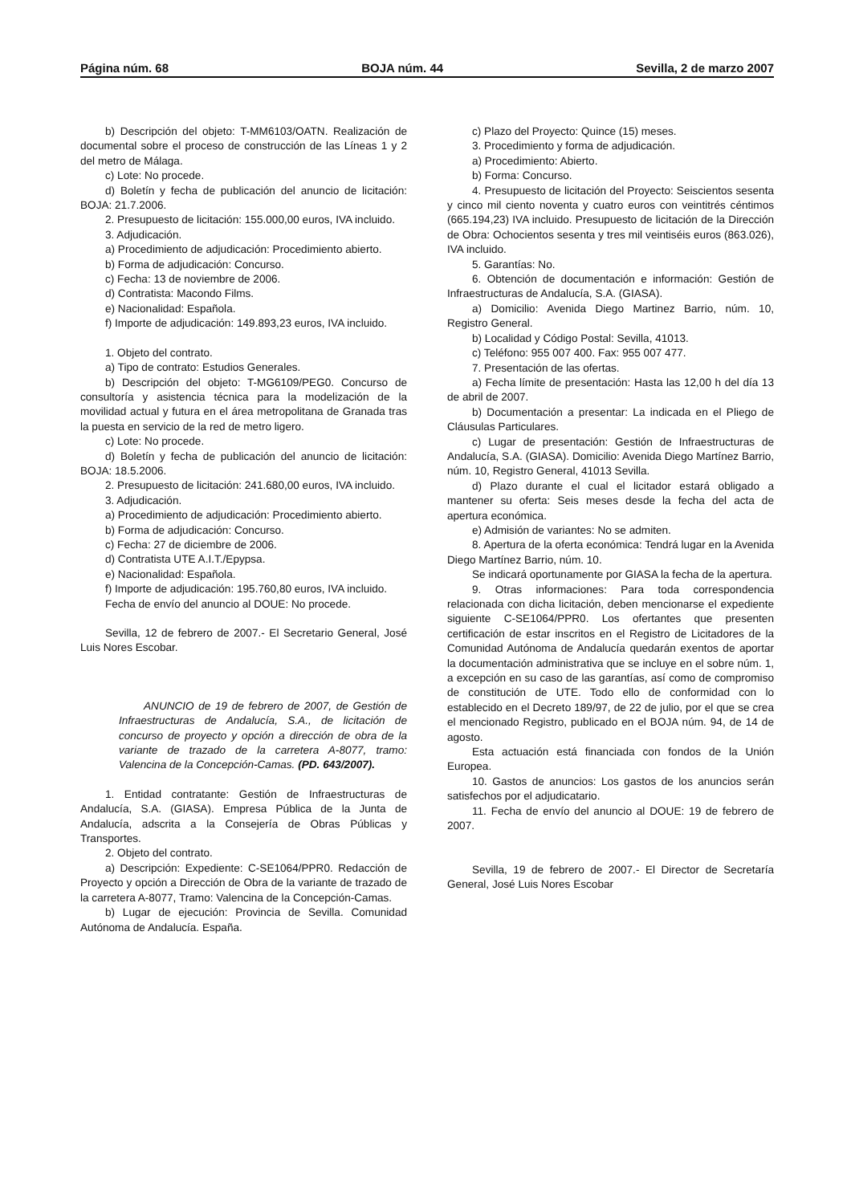Página núm. 68 BOJA núm. 44 Sevilla, 2 de marzo 2007
b) Descripción del objeto: T-MM6103/OATN. Realización de documental sobre el proceso de construcción de las Líneas 1 y 2 del metro de Málaga.
c) Lote: No procede.
d) Boletín y fecha de publicación del anuncio de licitación: BOJA: 21.7.2006.
2. Presupuesto de licitación: 155.000,00 euros, IVA incluido.
3. Adjudicación.
a) Procedimiento de adjudicación: Procedimiento abierto.
b) Forma de adjudicación: Concurso.
c) Fecha: 13 de noviembre de 2006.
d) Contratista: Macondo Films.
e) Nacionalidad: Española.
f) Importe de adjudicación: 149.893,23 euros, IVA incluido.
1. Objeto del contrato.
a) Tipo de contrato: Estudios Generales.
b) Descripción del objeto: T-MG6109/PEG0. Concurso de consultoría y asistencia técnica para la modelización de la movilidad actual y futura en el área metropolitana de Granada tras la puesta en servicio de la red de metro ligero.
c) Lote: No procede.
d) Boletín y fecha de publicación del anuncio de licitación: BOJA: 18.5.2006.
2. Presupuesto de licitación: 241.680,00 euros, IVA incluido.
3. Adjudicación.
a) Procedimiento de adjudicación: Procedimiento abierto.
b) Forma de adjudicación: Concurso.
c) Fecha: 27 de diciembre de 2006.
d) Contratista UTE A.I.T./Epypsa.
e) Nacionalidad: Española.
f) Importe de adjudicación: 195.760,80 euros, IVA incluido.
Fecha de envío del anuncio al DOUE: No procede.
Sevilla, 12 de febrero de 2007.- El Secretario General, José Luis Nores Escobar.
ANUNCIO de 19 de febrero de 2007, de Gestión de Infraestructuras de Andalucía, S.A., de licitación de concurso de proyecto y opción a dirección de obra de la variante de trazado de la carretera A-8077, tramo: Valencina de la Concepción-Camas. (PD. 643/2007).
1. Entidad contratante: Gestión de Infraestructuras de Andalucía, S.A. (GIASA). Empresa Pública de la Junta de Andalucía, adscrita a la Consejería de Obras Públicas y Transportes.
2. Objeto del contrato.
a) Descripción: Expediente: C-SE1064/PPR0. Redacción de Proyecto y opción a Dirección de Obra de la variante de trazado de la carretera A-8077, Tramo: Valencina de la Concepción-Camas.
b) Lugar de ejecución: Provincia de Sevilla. Comunidad Autónoma de Andalucía. España.
c) Plazo del Proyecto: Quince (15) meses.
3. Procedimiento y forma de adjudicación.
a) Procedimiento: Abierto.
b) Forma: Concurso.
4. Presupuesto de licitación del Proyecto: Seiscientos sesenta y cinco mil ciento noventa y cuatro euros con veintitrés céntimos (665.194,23) IVA incluido. Presupuesto de licitación de la Dirección de Obra: Ochocientos sesenta y tres mil veintiséis euros (863.026), IVA incluido.
5. Garantías: No.
6. Obtención de documentación e información: Gestión de Infraestructuras de Andalucía, S.A. (GIASA).
a) Domicilio: Avenida Diego Martinez Barrio, núm. 10, Registro General.
b) Localidad y Código Postal: Sevilla, 41013.
c) Teléfono: 955 007 400. Fax: 955 007 477.
7. Presentación de las ofertas.
a) Fecha límite de presentación: Hasta las 12,00 h del día 13 de abril de 2007.
b) Documentación a presentar: La indicada en el Pliego de Cláusulas Particulares.
c) Lugar de presentación: Gestión de Infraestructuras de Andalucía, S.A. (GIASA). Domicilio: Avenida Diego Martínez Barrio, núm. 10, Registro General, 41013 Sevilla.
d) Plazo durante el cual el licitador estará obligado a mantener su oferta: Seis meses desde la fecha del acta de apertura económica.
e) Admisión de variantes: No se admiten.
8. Apertura de la oferta económica: Tendrá lugar en la Avenida Diego Martínez Barrio, núm. 10.
Se indicará oportunamente por GIASA la fecha de la apertura.
9. Otras informaciones: Para toda correspondencia relacionada con dicha licitación, deben mencionarse el expediente siguiente C-SE1064/PPR0. Los ofertantes que presenten certificación de estar inscritos en el Registro de Licitadores de la Comunidad Autónoma de Andalucía quedarán exentos de aportar la documentación administrativa que se incluye en el sobre núm. 1, a excepción en su caso de las garantías, así como de compromiso de constitución de UTE. Todo ello de conformidad con lo establecido en el Decreto 189/97, de 22 de julio, por el que se crea el mencionado Registro, publicado en el BOJA núm. 94, de 14 de agosto.
Esta actuación está financiada con fondos de la Unión Europea.
10. Gastos de anuncios: Los gastos de los anuncios serán satisfechos por el adjudicatario.
11. Fecha de envío del anuncio al DOUE: 19 de febrero de 2007.
Sevilla, 19 de febrero de 2007.- El Director de Secretaría General, José Luis Nores Escobar